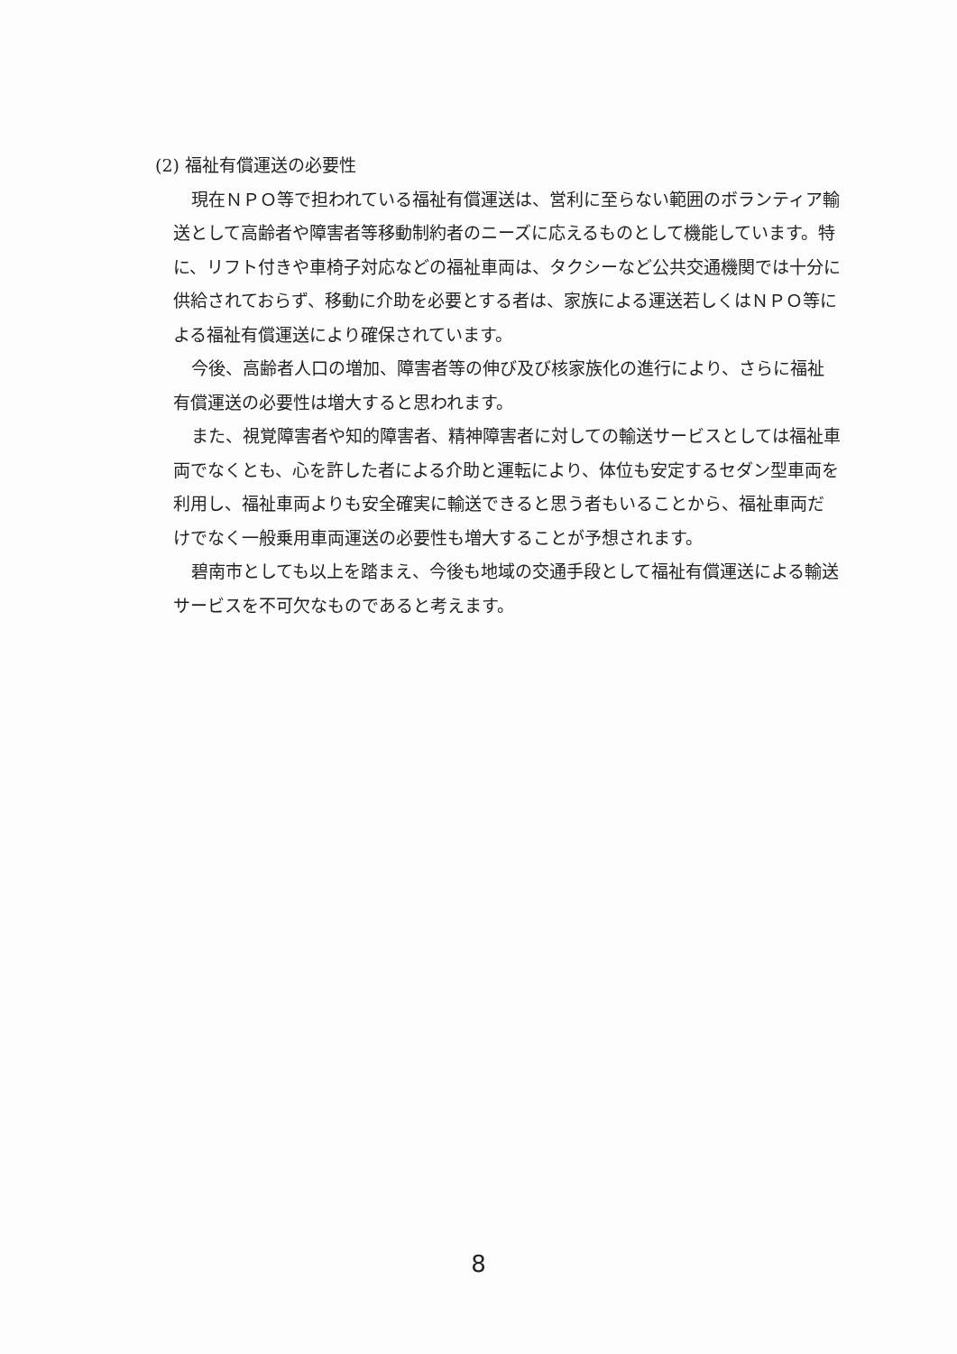(2) 福祉有償運送の必要性
現在ＮＰＯ等で担われている福祉有償運送は、営利に至らない範囲のボランティア輸送として高齢者や障害者等移動制約者のニーズに応えるものとして機能しています。特に、リフト付きや車椅子対応などの福祉車両は、タクシーなど公共交通機関では十分に供給されておらず、移動に介助を必要とする者は、家族による運送若しくはＮＰＯ等による福祉有償運送により確保されています。
今後、高齢者人口の増加、障害者等の伸び及び核家族化の進行により、さらに福祉有償運送の必要性は増大すると思われます。
また、視覚障害者や知的障害者、精神障害者に対しての輸送サービスとしては福祉車両でなくとも、心を許した者による介助と運転により、体位も安定するセダン型車両を利用し、福祉車両よりも安全確実に輸送できると思う者もいることから、福祉車両だけでなく一般乗用車両運送の必要性も増大することが予想されます。
碧南市としても以上を踏まえ、今後も地域の交通手段として福祉有償運送による輸送サービスを不可欠なものであると考えます。
8